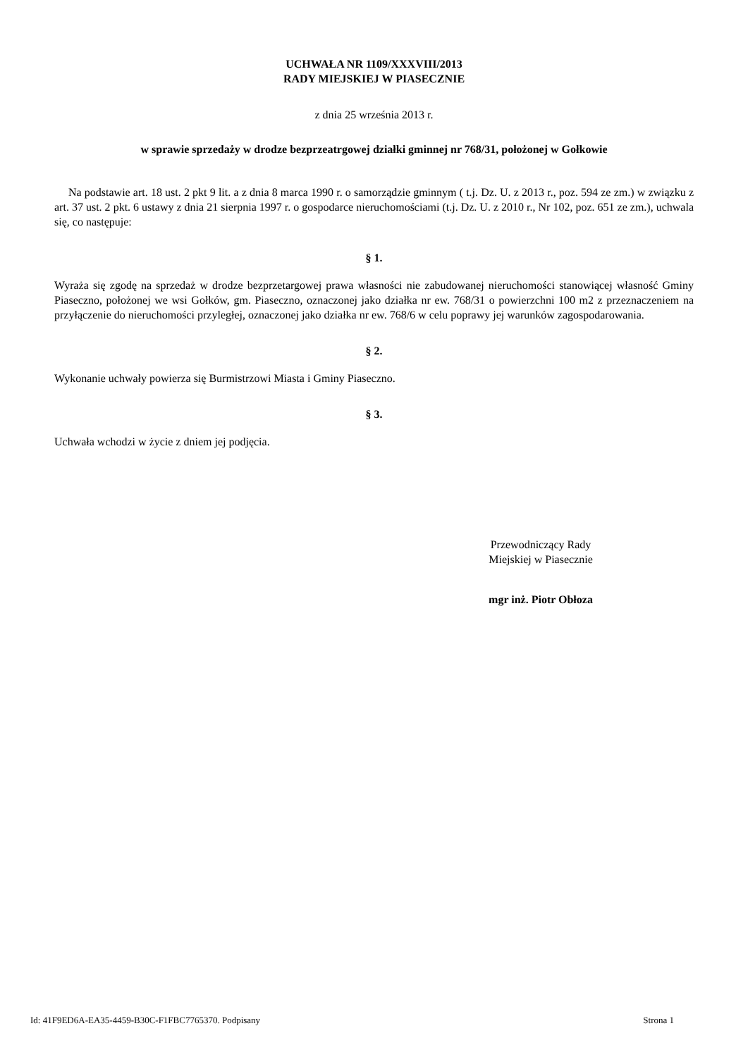UCHWAŁA NR 1109/XXXVIII/2013
RADY MIEJSKIEJ W PIASECZNIE
z dnia 25 września 2013 r.
w sprawie sprzedaży w drodze bezprzeatrgowej działki gminnej nr 768/31, położonej w Gołkowie
Na podstawie art. 18 ust. 2 pkt 9 lit. a z dnia 8 marca 1990 r. o samorządzie gminnym ( t.j. Dz. U. z 2013 r., poz. 594 ze zm.) w związku z art. 37 ust. 2 pkt. 6 ustawy z dnia 21 sierpnia 1997 r. o gospodarce nieruchomościami (t.j. Dz. U. z 2010 r., Nr 102, poz. 651 ze zm.), uchwala się, co następuje:
§ 1.
Wyraża się zgodę na sprzedaż w drodze bezprzetargowej prawa własności nie zabudowanej nieruchomości stanowiącej własność Gminy Piaseczno, położonej we wsi Gołków, gm. Piaseczno, oznaczonej jako działka nr ew. 768/31 o powierzchni 100 m2 z przeznaczeniem na przyłączenie do nieruchomości przyległej, oznaczonej jako działka nr ew. 768/6 w celu poprawy jej warunków zagospodarowania.
§ 2.
Wykonanie uchwały powierza się Burmistrzowi Miasta i Gminy Piaseczno.
§ 3.
Uchwała wchodzi w życie z dniem jej podjęcia.
Przewodniczący Rady
Miejskiej w Piasecznie
mgr inż. Piotr Obłoza
Id: 41F9ED6A-EA35-4459-B30C-F1FBC7765370. Podpisany Strona 1